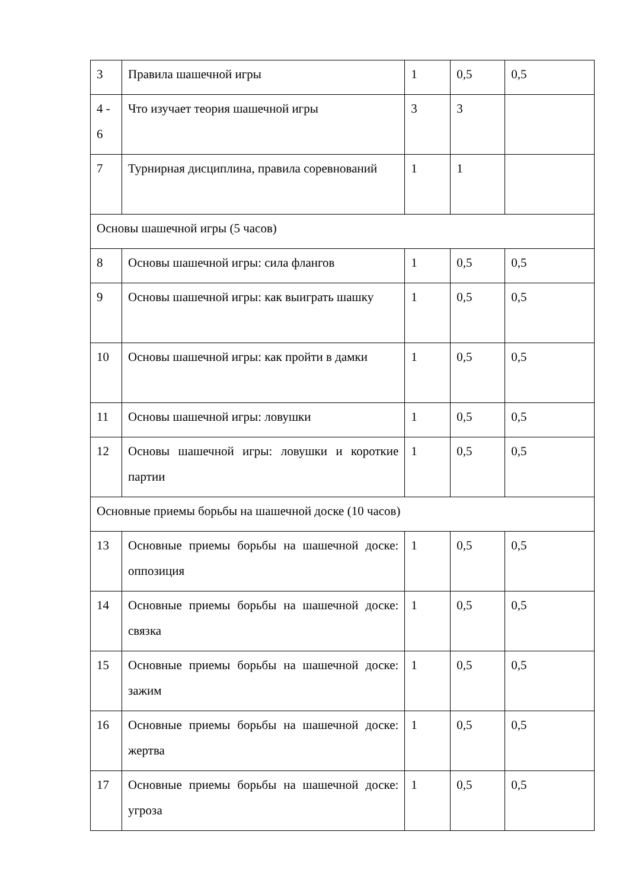| 3 | Правила шашечной игры | 1 | 0,5 | 0,5 |
| 4 - 6 | Что изучает теория шашечной игры | 3 | 3 | |
| 7 | Турнирная дисциплина, правила соревнований | 1 | 1 | |
| Основы шашечной игры (5 часов) | | | | |
| 8 | Основы шашечной игры: сила флангов | 1 | 0,5 | 0,5 |
| 9 | Основы шашечной игры: как выиграть шашку | 1 | 0,5 | 0,5 |
| 10 | Основы шашечной игры: как пройти в дамки | 1 | 0,5 | 0,5 |
| 11 | Основы шашечной игры: ловушки | 1 | 0,5 | 0,5 |
| 12 | Основы шашечной игры: ловушки и короткие партии | 1 | 0,5 | 0,5 |
| Основные приемы борьбы на шашечной доске (10 часов) | | | | |
| 13 | Основные приемы борьбы на шашечной доске: оппозиция | 1 | 0,5 | 0,5 |
| 14 | Основные приемы борьбы на шашечной доске: связка | 1 | 0,5 | 0,5 |
| 15 | Основные приемы борьбы на шашечной доске: зажим | 1 | 0,5 | 0,5 |
| 16 | Основные приемы борьбы на шашечной доске: жертва | 1 | 0,5 | 0,5 |
| 17 | Основные приемы борьбы на шашечной доске: угроза | 1 | 0,5 | 0,5 |